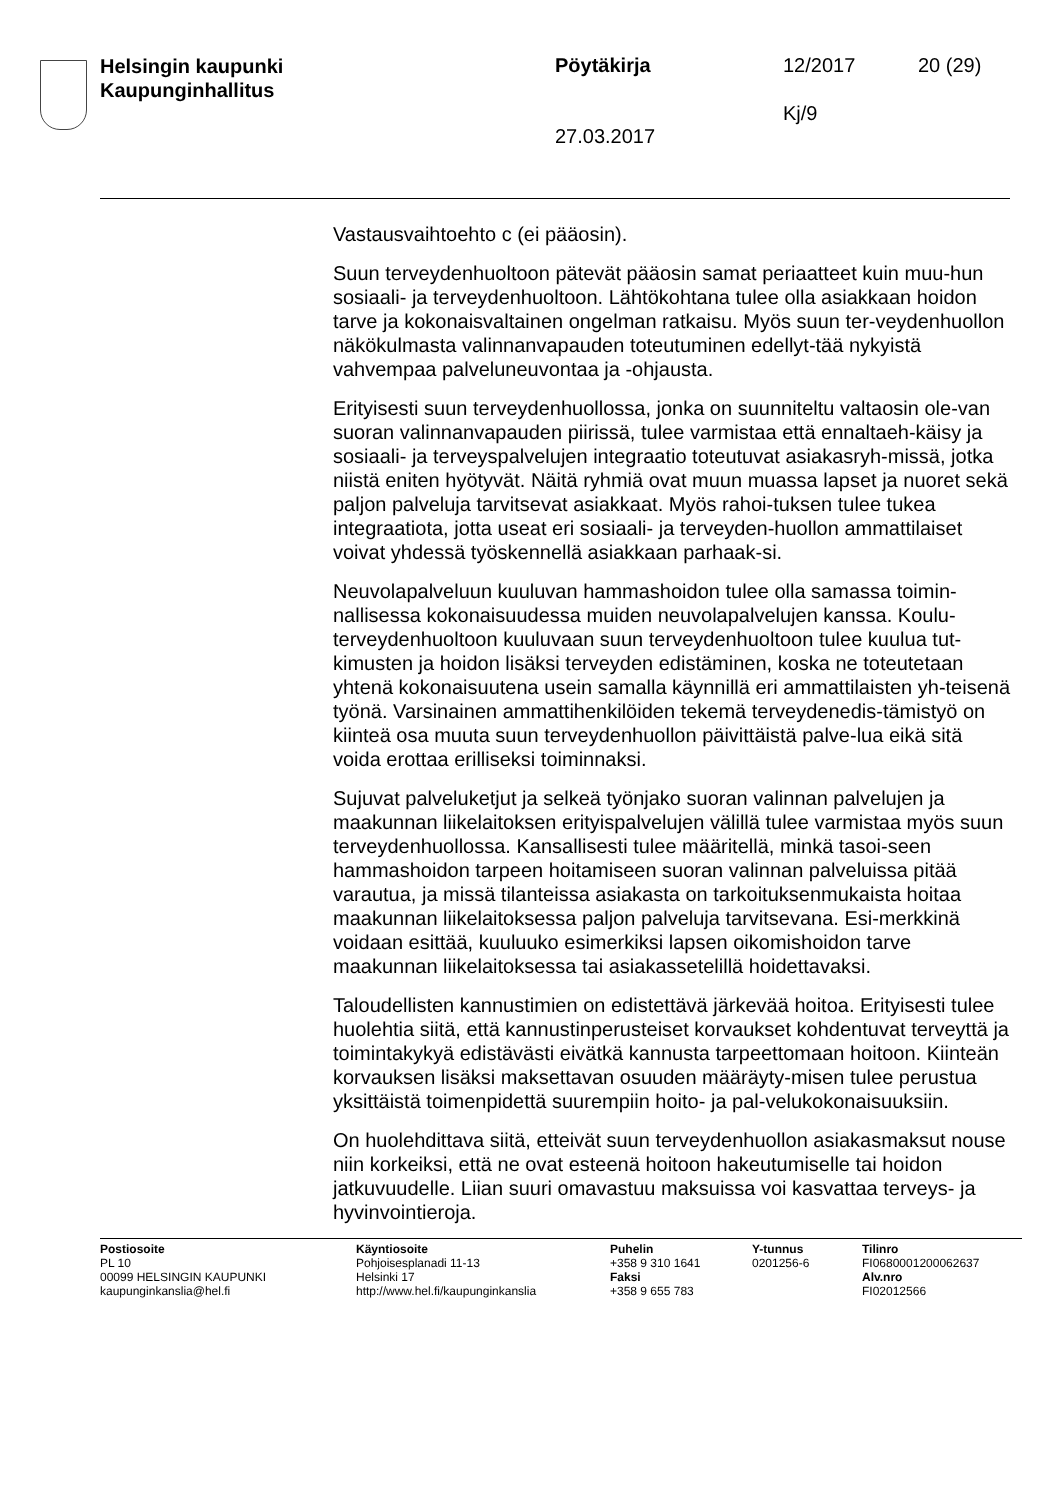Helsingin kaupunki
Kaupunginhallitus
Pöytäkirja 12/2017 20 (29)
Kj/9
27.03.2017
Vastausvaihtoehto c (ei pääosin).
Suun terveydenhuoltoon pätevät pääosin samat periaatteet kuin muu-hun sosiaali- ja terveydenhuoltoon. Lähtökohtana tulee olla asiakkaan hoidon tarve ja kokonaisvaltainen ongelman ratkaisu. Myös suun ter-veydenhuollon näkökulmasta valinnanvapauden toteutuminen edellyt-tää nykyistä vahvempaa palveluneuvontaa ja -ohjausta.
Erityisesti suun terveydenhuollossa, jonka on suunniteltu valtaosin ole-van suoran valinnanvapauden piirissä, tulee varmistaa että ennaltaeh-käisy ja sosiaali- ja terveyspalvelujen integraatio toteutuvat asiakasryh-missä, jotka niistä eniten hyötyvät. Näitä ryhmiä ovat muun muassa lapset ja nuoret sekä paljon palveluja tarvitsevat asiakkaat. Myös rahoi-tuksen tulee tukea integraatiota, jotta useat eri sosiaali- ja terveyden-huollon ammattilaiset voivat yhdessä työskennellä asiakkaan parhaak-si.
Neuvolapalveluun kuuluvan hammashoidon tulee olla samassa toimin-nallisessa kokonaisuudessa muiden neuvolapalvelujen kanssa. Koulu-terveydenhuoltoon kuuluvaan suun terveydenhuoltoon tulee kuulua tut-kimusten ja hoidon lisäksi terveyden edistäminen, koska ne toteutetaan yhtenä kokonaisuutena usein samalla käynnillä eri ammattilaisten yh-teisenä työnä. Varsinainen ammattihenkilöiden tekemä terveydenedis-tämistyö on kiinteä osa muuta suun terveydenhuollon päivittäistä palve-lua eikä sitä voida erottaa erilliseksi toiminnaksi.
Sujuvat palveluketjut ja selkeä työnjako suoran valinnan palvelujen ja maakunnan liikelaitoksen erityispalvelujen välillä tulee varmistaa myös suun terveydenhuollossa. Kansallisesti tulee määritellä, minkä tasoi-seen hammashoidon tarpeen hoitamiseen suoran valinnan palveluissa pitää varautua, ja missä tilanteissa asiakasta on tarkoituksenmukaista hoitaa maakunnan liikelaitoksessa paljon palveluja tarvitsevana. Esi-merkkinä voidaan esittää, kuuluuko esimerkiksi lapsen oikomishoidon tarve maakunnan liikelaitoksessa tai asiakassetelillä hoidettavaksi.
Taloudellisten kannustimien on edistettävä järkevää hoitoa. Erityisesti tulee huolehtia siitä, että kannustinperusteiset korvaukset kohdentuvat terveyttä ja toimintakykyä edistävästi eivätkä kannusta tarpeettomaan hoitoon. Kiinteän korvauksen lisäksi maksettavan osuuden määräyty-misen tulee perustua yksittäistä toimenpidettä suurempiin hoito- ja pal-velukokonaisuuksiin.
On huolehdittava siitä, etteivät suun terveydenhuollon asiakasmaksut nouse niin korkeiksi, että ne ovat esteenä hoitoon hakeutumiselle tai hoidon jatkuvuudelle. Liian suuri omavastuu maksuissa voi kasvattaa terveys- ja hyvinvointieroja.
Postiosoite
PL 10
00099 HELSINGIN KAUPUNKI
kaupunginkanslia@hel.fi
Käyntiosoite
Pohjoisesplanadi 11-13
Helsinki 17
http://www.hel.fi/kaupunginkanslia
Puhelin
+358 9 310 1641
Faksi
+358 9 655 783
Y-tunnus
0201256-6
Tilinro
FI0680001200062637
Alv.nro
FI02012566